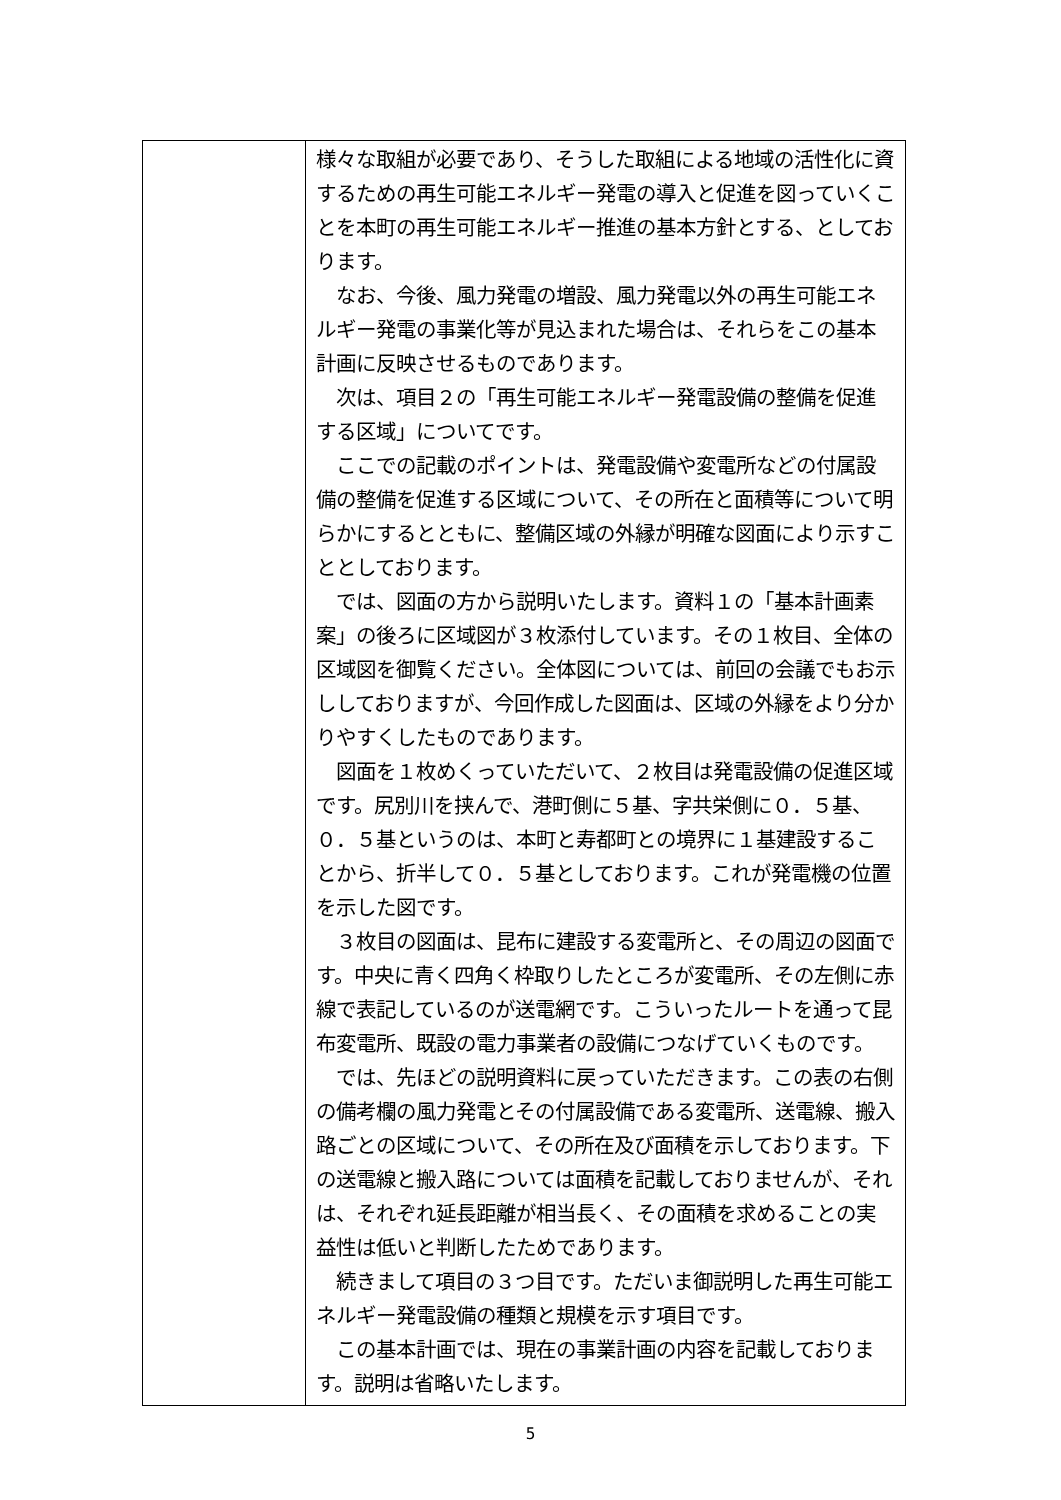| | 様々な取組が必要であり、そうした取組による地域の活性化に資するための再生可能エネルギー発電の導入と促進を図っていくことを本町の再生可能エネルギー推進の基本方針とする、としております。 なお、今後、風力発電の増設、風力発電以外の再生可能エネルギー発電の事業化等が見込まれた場合は、それらをこの基本計画に反映させるものであります。 次は、項目２の「再生可能エネルギー発電設備の整備を促進する区域」についてです。 ここでの記載のポイントは、発電設備や変電所などの付属設備の整備を促進する区域について、その所在と面積等について明らかにするとともに、整備区域の外縁が明確な図面により示すこととしております。 では、図面の方から説明いたします。資料１の「基本計画素案」の後ろに区域図が３枚添付しています。その１枚目、全体の区域図を御覧ください。全体図については、前回の会議でもお示ししておりますが、今回作成した図面は、区域の外縁をより分かりやすくしたものであります。 図面を１枚めくっていただいて、２枚目は発電設備の促進区域です。尻別川を挟んで、港町側に５基、字共栄側に０．５基、０．５基というのは、本町と寿都町との境界に１基建設することから、折半して０．５基としております。これが発電機の位置を示した図です。 ３枚目の図面は、昆布に建設する変電所と、その周辺の図面です。中央に青く四角く枠取りしたところが変電所、その左側に赤線で表記しているのが送電網です。こういったルートを通って昆布変電所、既設の電力事業者の設備につなげていくものです。 では、先ほどの説明資料に戻っていただきます。この表の右側の備考欄の風力発電とその付属設備である変電所、送電線、搬入路ごとの区域について、その所在及び面積を示しております。下の送電線と搬入路については面積を記載しておりませんが、それは、それぞれ延長距離が相当長く、その面積を求めることの実益性は低いと判断したためであります。 続きまして項目の３つ目です。ただいま御説明した再生可能エネルギー発電設備の種類と規模を示す項目です。 この基本計画では、現在の事業計画の内容を記載しております。説明は省略いたします。 |
5